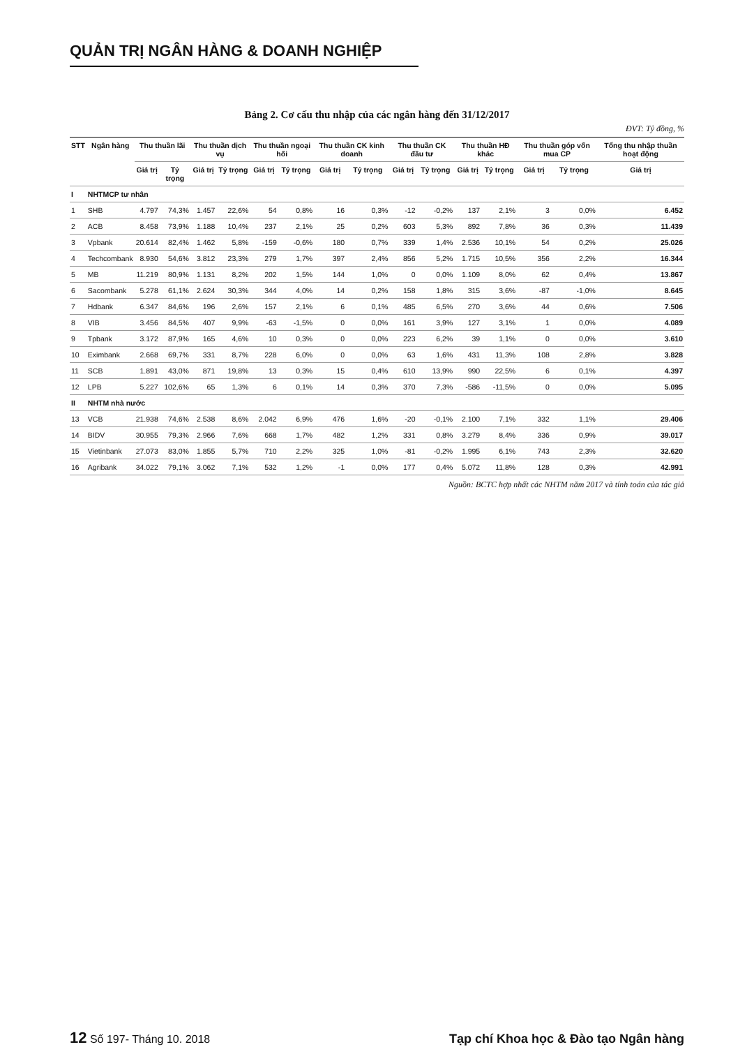QUẢN TRỊ NGÂN HÀNG & DOANH NGHIỆP
Bảng 2. Cơ cấu thu nhập của các ngân hàng đến 31/12/2017
ĐVT: Tỷ đồng, %
| STT | Ngân hàng | Thu thuần lãi | | Thu thuần dịch vụ | | Thu thuần ngoại hối | | Thu thuần CK kinh doanh | | Thu thuần CK đầu tư | | Thu thuần HĐ khác | | Thu thuần góp vốn mua CP | | Tổng thu nhập thuần hoạt động |
| --- | --- | --- | --- | --- | --- | --- | --- | --- | --- | --- | --- | --- | --- | --- | --- | --- |
| | | Giá trị | Tỷ trọng | Giá trị | Tỷ trọng | Giá trị | Tỷ trọng | Giá trị | Tỷ trọng | Giá trị | Tỷ trọng | Giá trị | Tỷ trọng | Giá trị | Tỷ trọng | Giá trị |
| I | NHTMCP tư nhân | | | | | | | | | | | | | | | |
| 1 | SHB | 4.797 | 74,3% | 1.457 | 22,6% | 54 | 0,8% | 16 | 0,3% | -12 | -0,2% | 137 | 2,1% | 3 | 0,0% | 6.452 |
| 2 | ACB | 8.458 | 73,9% | 1.188 | 10,4% | 237 | 2,1% | 25 | 0,2% | 603 | 5,3% | 892 | 7,8% | 36 | 0,3% | 11.439 |
| 3 | Vpbank | 20.614 | 82,4% | 1.462 | 5,8% | -159 | -0,6% | 180 | 0,7% | 339 | 1,4% | 2.536 | 10,1% | 54 | 0,2% | 25.026 |
| 4 | Techcombank | 8.930 | 54,6% | 3.812 | 23,3% | 279 | 1,7% | 397 | 2,4% | 856 | 5,2% | 1.715 | 10,5% | 356 | 2,2% | 16.344 |
| 5 | MB | 11.219 | 80,9% | 1.131 | 8,2% | 202 | 1,5% | 144 | 1,0% | 0 | 0,0% | 1.109 | 8,0% | 62 | 0,4% | 13.867 |
| 6 | Sacombank | 5.278 | 61,1% | 2.624 | 30,3% | 344 | 4,0% | 14 | 0,2% | 158 | 1,8% | 315 | 3,6% | -87 | -1,0% | 8.645 |
| 7 | Hdbank | 6.347 | 84,6% | 196 | 2,6% | 157 | 2,1% | 6 | 0,1% | 485 | 6,5% | 270 | 3,6% | 44 | 0,6% | 7.506 |
| 8 | VIB | 3.456 | 84,5% | 407 | 9,9% | -63 | -1,5% | 0 | 0,0% | 161 | 3,9% | 127 | 3,1% | 1 | 0,0% | 4.089 |
| 9 | Tpbank | 3.172 | 87,9% | 165 | 4,6% | 10 | 0,3% | 0 | 0,0% | 223 | 6,2% | 39 | 1,1% | 0 | 0,0% | 3.610 |
| 10 | Eximbank | 2.668 | 69,7% | 331 | 8,7% | 228 | 6,0% | 0 | 0,0% | 63 | 1,6% | 431 | 11,3% | 108 | 2,8% | 3.828 |
| 11 | SCB | 1.891 | 43,0% | 871 | 19,8% | 13 | 0,3% | 15 | 0,4% | 610 | 13,9% | 990 | 22,5% | 6 | 0,1% | 4.397 |
| 12 | LPB | 5.227 | 102,6% | 65 | 1,3% | 6 | 0,1% | 14 | 0,3% | 370 | 7,3% | -586 | -11,5% | 0 | 0,0% | 5.095 |
| II | NHTM nhà nước | | | | | | | | | | | | | | | |
| 13 | VCB | 21.938 | 74,6% | 2.538 | 8,6% | 2.042 | 6,9% | 476 | 1,6% | -20 | -0,1% | 2.100 | 7,1% | 332 | 1,1% | 29.406 |
| 14 | BIDV | 30.955 | 79,3% | 2.966 | 7,6% | 668 | 1,7% | 482 | 1,2% | 331 | 0,8% | 3.279 | 8,4% | 336 | 0,9% | 39.017 |
| 15 | Vietinbank | 27.073 | 83,0% | 1.855 | 5,7% | 710 | 2,2% | 325 | 1,0% | -81 | -0,2% | 1.995 | 6,1% | 743 | 2,3% | 32.620 |
| 16 | Agribank | 34.022 | 79,1% | 3.062 | 7,1% | 532 | 1,2% | -1 | 0,0% | 177 | 0,4% | 5.072 | 11,8% | 128 | 0,3% | 42.991 |
Nguồn: BCTC hợp nhất các NHTM năm 2017 và tính toán của tác giả
12 Số 197- Tháng 10. 2018 Tạp chí Khoa học & Đào tạo Ngân hàng